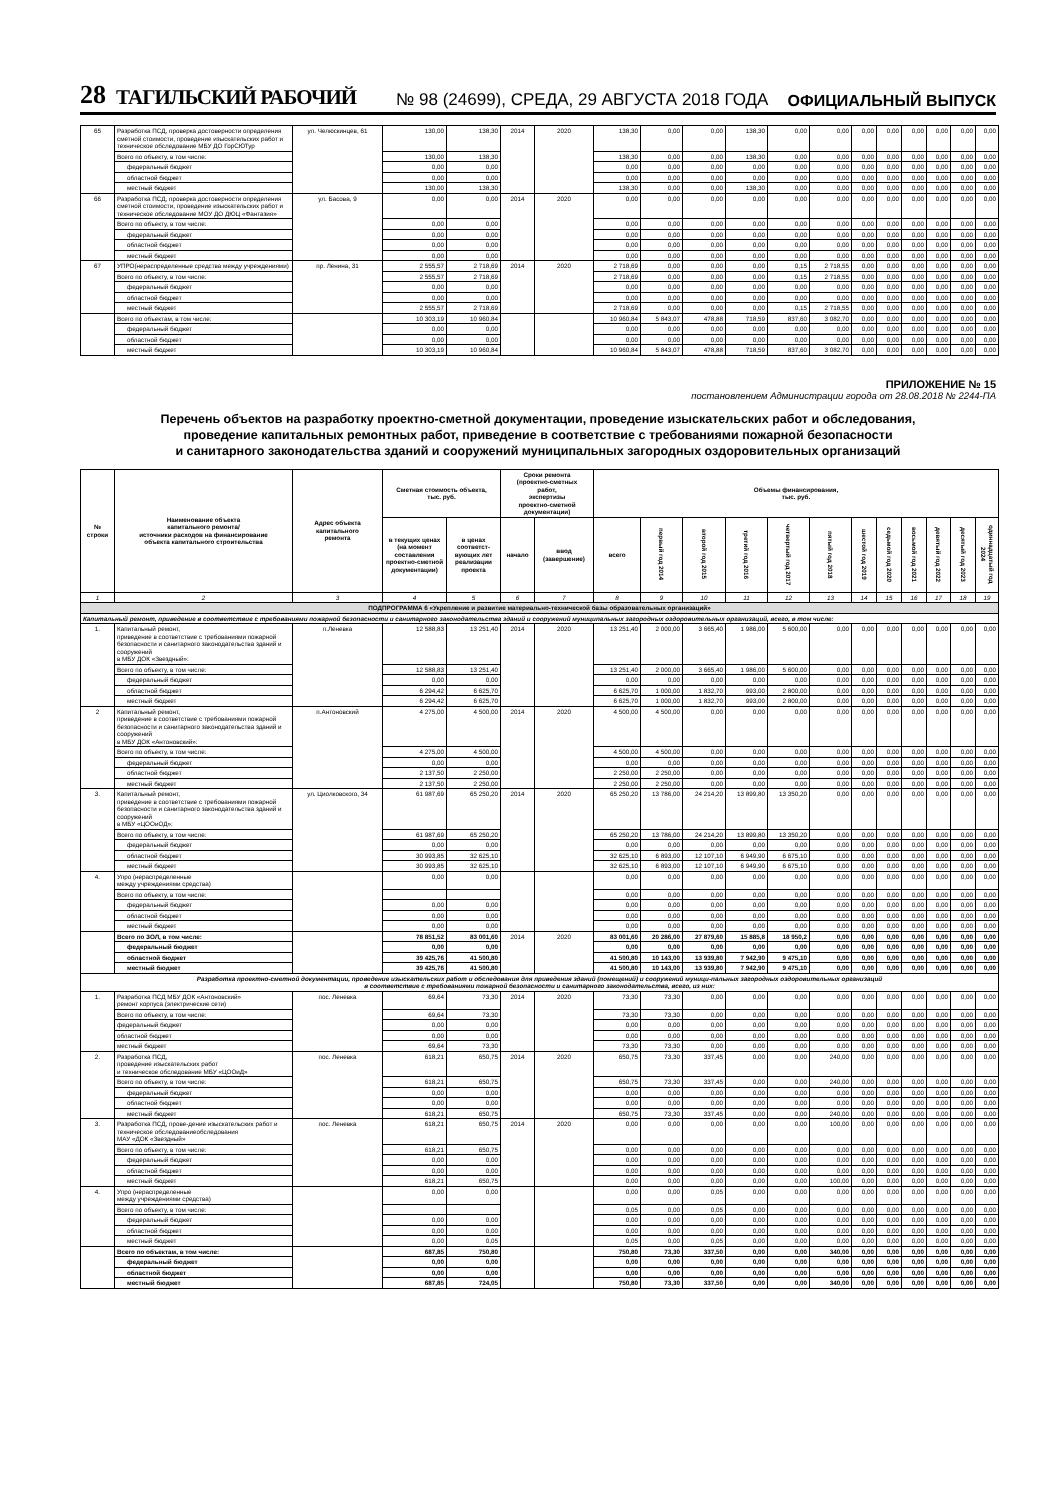28 ТАГИЛЬСКИЙ РАБОЧИЙ № 98 (24699), СРЕДА, 29 АВГУСТА 2018 ГОДА ОФИЦИАЛЬНЫЙ ВЫПУСК
| 65 | Разработка ПСД, проверка достоверности определения сметной стоимости, проведение изыскательских работ и техническое обследование МБУ ДО ГорСЮТур | ул. Челюскинцев, 61 | 130,00 | 138,30 | 2014 | 2020 | 138,30 | 0,00 | 0,00 | 138,30 | 0,00 | 0,00 | 0,00 | 0,00 | 0,00 | 0,00 | 0,00 | 0,00 |
| | Всего по объекту, в том числе: | | 130,00 | 138,30 | | | 138,30 | 0,00 | 0,00 | 138,30 | 0,00 | 0,00 | 0,00 | 0,00 | 0,00 | 0,00 | 0,00 | 0,00 |
| | федеральный бюджет | | 0,00 | 0,00 | | | 0,00 | 0,00 | 0,00 | 0,00 | 0,00 | 0,00 | 0,00 | 0,00 | 0,00 | 0,00 | 0,00 | 0,00 |
| | областной бюджет | | 0,00 | 0,00 | | | 0,00 | 0,00 | 0,00 | 0,00 | 0,00 | 0,00 | 0,00 | 0,00 | 0,00 | 0,00 | 0,00 | 0,00 |
| | местный бюджет | | 130,00 | 138,30 | | | 138,30 | 0,00 | 0,00 | 138,30 | 0,00 | 0,00 | 0,00 | 0,00 | 0,00 | 0,00 | 0,00 | 0,00 |
| 66 | Разработка ПСД, проверка достоверности определения сметной стоимости, проведение изыскательских работ и техническое обследование МОУ ДО ДЮЦ «Фантазия» | ул. Басова, 9 | 0,00 | 0,00 | 2014 | 2020 | 0,00 | 0,00 | 0,00 | 0,00 | 0,00 | 0,00 | 0,00 | 0,00 | 0,00 | 0,00 | 0,00 | 0,00 |
| | Всего по объекту, в том числе: | | 0,00 | 0,00 | | | 0,00 | 0,00 | 0,00 | 0,00 | 0,00 | 0,00 | 0,00 | 0,00 | 0,00 | 0,00 | 0,00 | 0,00 |
| | федеральный бюджет | | 0,00 | 0,00 | | | 0,00 | 0,00 | 0,00 | 0,00 | 0,00 | 0,00 | 0,00 | 0,00 | 0,00 | 0,00 | 0,00 | 0,00 |
| | областной бюджет | | 0,00 | 0,00 | | | 0,00 | 0,00 | 0,00 | 0,00 | 0,00 | 0,00 | 0,00 | 0,00 | 0,00 | 0,00 | 0,00 | 0,00 |
| | местный бюджет | | 0,00 | 0,00 | | | 0,00 | 0,00 | 0,00 | 0,00 | 0,00 | 0,00 | 0,00 | 0,00 | 0,00 | 0,00 | 0,00 | 0,00 |
| 67 | УПРО(нераспределенные средства между учреждениями) | пр. Ленина, 31 | 2 555,57 | 2 718,69 | 2014 | 2020 | 2 718,69 | 0,00 | 0,00 | 0,00 | 0,15 | 2 718,55 | 0,00 | 0,00 | 0,00 | 0,00 | 0,00 | 0,00 |
| | Всего по объекту, в том числе: | | 2 555,57 | 2 718,69 | | | 2 718,69 | 0,00 | 0,00 | 0,00 | 0,15 | 2 718,55 | 0,00 | 0,00 | 0,00 | 0,00 | 0,00 | 0,00 |
| | федеральный бюджет | | 0,00 | 0,00 | | | 0,00 | 0,00 | 0,00 | 0,00 | 0,00 | 0,00 | 0,00 | 0,00 | 0,00 | 0,00 | 0,00 | 0,00 |
| | областной бюджет | | 0,00 | 0,00 | | | 0,00 | 0,00 | 0,00 | 0,00 | 0,00 | 0,00 | 0,00 | 0,00 | 0,00 | 0,00 | 0,00 | 0,00 |
| | местный бюджет | | 2 555,57 | 2 718,69 | | | 2 718,69 | 0,00 | 0,00 | 0,00 | 0,15 | 2 718,55 | 0,00 | 0,00 | 0,00 | 0,00 | 0,00 | 0,00 |
| | Всего по объектам, в том числе: | | 10 303,19 | 10 960,84 | | | 10 960,84 | 5 843,07 | 478,88 | 718,59 | 837,60 | 3 082,70 | 0,00 | 0,00 | 0,00 | 0,00 | 0,00 | 0,00 |
| | федеральный бюджет | | 0,00 | 0,00 | | | 0,00 | 0,00 | 0,00 | 0,00 | 0,00 | 0,00 | 0,00 | 0,00 | 0,00 | 0,00 | 0,00 | 0,00 |
| | областной бюджет | | 0,00 | 0,00 | | | 0,00 | 0,00 | 0,00 | 0,00 | 0,00 | 0,00 | 0,00 | 0,00 | 0,00 | 0,00 | 0,00 | 0,00 |
| | местный бюджет | | 10 303,19 | 10 960,84 | | | 10 960,84 | 5 843,07 | 478,88 | 718,59 | 837,60 | 3 082,70 | 0,00 | 0,00 | 0,00 | 0,00 | 0,00 | 0,00 |
ПРИЛОЖЕНИЕ № 15
постановлением Администрации города от 28.08.2018 № 2244-ПА
Перечень объектов на разработку проектно-сметной документации, проведение изыскательских работ и обследования,
проведение капитальных ремонтных работ, приведение в соответствие с требованиями пожарной безопасности
и санитарного законодательства зданий и сооружений муниципальных загородных оздоровительных организаций
| № строки | Наименование объекта капитального ремонта/ источники расходов на финансирование объекта капитального строительства | Адрес объекта капитального ремонта | Сметная стоимость объекта, тыс. руб. | | Сроки ремонта (проектно-сметных работ, экспертизы проектно-сметной документации) | | Объемы финансирования, тыс. руб. | | | | | | | | | | | |
| --- | --- | --- | --- | --- | --- | --- | --- | --- | --- | --- | --- | --- | --- | --- | --- | --- | --- | --- |
| | | | в текущих ценах (на момент составления проектно-сметной документации) | в ценах соответст-вующих лет реализации проекта | начало | ввод (завершение) | всего | первый год 2014 | второй год 2015 | третий год 2016 | четвертый год 2017 | пятый год 2018 | шестой год 2019 | седьмой год 2020 | восьмой год 2021 | девятый год 2022 | десятый год 2023 | одиннадцатый год 2024 |
| 1 | 2 | 3 | 4 | 5 | 6 | 7 | 8 | 9 | 10 | 11 | 12 | 13 | 14 | 15 | 16 | 17 | 18 | 19 |
| ПОДПРОГРАММА 6 «Укрепление и развитие материально-технической базы образовательных организаций» | | | | | | | | | | | | | | | | | | |
| Капитальный ремонт, приведение в соответствие с требованиями пожарной безопасности и санитарного законодательства зданий и сооружений муниципальных загородных оздоровительных организаций, всего, в том числе: | | | | | | | | | | | | | | | | | | |
| 1. | Капитальный ремонт, приведение в соответствие с требованиями пожарной безопасности и санитарного законодательства зданий и сооружений в МБУ ДОК «Звездный»: | п.Леневка | 12 588,83 | 13 251,40 | 2014 | 2020 | 13 251,40 | 2 000,00 | 3 665,40 | 1 986,00 | 5 600,00 | 0,00 | 0,00 | 0,00 | 0,00 | 0,00 | 0,00 | 0,00 |
| | Всего по объекту, в том числе: | | 12 588,83 | 13 251,40 | | | 13 251,40 | 2 000,00 | 3 665,40 | 1 986,00 | 5 600,00 | 0,00 | 0,00 | 0,00 | 0,00 | 0,00 | 0,00 | 0,00 |
| | федеральный бюджет | | 0,00 | 0,00 | | | 0,00 | 0,00 | 0,00 | 0,00 | 0,00 | 0,00 | 0,00 | 0,00 | 0,00 | 0,00 | 0,00 | 0,00 |
| | областной бюджет | | 6 294,42 | 6 625,70 | | | 6 625,70 | 1 000,00 | 1 832,70 | 993,00 | 2 800,00 | 0,00 | 0,00 | 0,00 | 0,00 | 0,00 | 0,00 | 0,00 |
| | местный бюджет | | 6 294,42 | 6 625,70 | | | 6 625,70 | 1 000,00 | 1 832,70 | 993,00 | 2 800,00 | 0,00 | 0,00 | 0,00 | 0,00 | 0,00 | 0,00 | 0,00 |
| 2 | Капитальный ремонт, приведение в соответствие с требованиями пожарной безопасности и санитарного законодательства зданий и сооружений в МБУ ДОК «Антоновский»: | п.Антоновский | 4 275,00 | 4 500,00 | 2014 | 2020 | 4 500,00 | 4 500,00 | 0,00 | 0,00 | 0,00 | 0,00 | 0,00 | 0,00 | 0,00 | 0,00 | 0,00 | 0,00 |
| | Всего по объекту, в том числе: | | 4 275,00 | 4 500,00 | | | 4 500,00 | 4 500,00 | 0,00 | 0,00 | 0,00 | 0,00 | 0,00 | 0,00 | 0,00 | 0,00 | 0,00 | 0,00 |
| | федеральный бюджет | | 0,00 | 0,00 | | | 0,00 | 0,00 | 0,00 | 0,00 | 0,00 | 0,00 | 0,00 | 0,00 | 0,00 | 0,00 | 0,00 | 0,00 |
| | областной бюджет | | 2 137,50 | 2 250,00 | | | 2 250,00 | 2 250,00 | 0,00 | 0,00 | 0,00 | 0,00 | 0,00 | 0,00 | 0,00 | 0,00 | 0,00 | 0,00 |
| | местный бюджет | | 2 137,50 | 2 250,00 | | | 2 250,00 | 2 250,00 | 0,00 | 0,00 | 0,00 | 0,00 | 0,00 | 0,00 | 0,00 | 0,00 | 0,00 | 0,00 |
| 3. | Капитальный ремонт, приведение в соответствие с требованиями пожарной безопасности и санитарного законодательства зданий и сооружений в МБУ «ЦООиОД»: | ул. Циолковского, 34 | 61 987,69 | 65 250,20 | 2014 | 2020 | 65 250,20 | 13 786,00 | 24 214,20 | 13 899,80 | 13 350,20 | 0,00 | 0,00 | 0,00 | 0,00 | 0,00 | 0,00 | 0,00 |
| | Всего по объекту, в том числе: | | 61 987,69 | 65 250,20 | | | 65 250,20 | 13 786,00 | 24 214,20 | 13 899,80 | 13 350,20 | 0,00 | 0,00 | 0,00 | 0,00 | 0,00 | 0,00 | 0,00 |
| | федеральный бюджет | | 0,00 | 0,00 | | | 0,00 | 0,00 | 0,00 | 0,00 | 0,00 | 0,00 | 0,00 | 0,00 | 0,00 | 0,00 | 0,00 | 0,00 |
| | областной бюджет | | 30 993,85 | 32 625,10 | | | 32 625,10 | 6 893,00 | 12 107,10 | 6 949,90 | 6 675,10 | 0,00 | 0,00 | 0,00 | 0,00 | 0,00 | 0,00 | 0,00 |
| | местный бюджет | | 30 993,85 | 32 625,10 | | | 32 625,10 | 6 893,00 | 12 107,10 | 6 949,90 | 6 675,10 | 0,00 | 0,00 | 0,00 | 0,00 | 0,00 | 0,00 | 0,00 |
| 4. | Упро (нераспределенные между учреждениями средства) | | 0,00 | 0,00 | | | 0,00 | 0,00 | 0,00 | 0,00 | 0,00 | 0,00 | 0,00 | 0,00 | 0,00 | 0,00 | 0,00 | 0,00 |
| | Всего по объекту, в том числе: | | | | | | 0,00 | 0,00 | 0,00 | 0,00 | 0,00 | 0,00 | 0,00 | 0,00 | 0,00 | 0,00 | 0,00 | 0,00 |
| | федеральный бюджет | | 0,00 | 0,00 | | | 0,00 | 0,00 | 0,00 | 0,00 | 0,00 | 0,00 | 0,00 | 0,00 | 0,00 | 0,00 | 0,00 | 0,00 |
| | областной бюджет | | 0,00 | 0,00 | | | 0,00 | 0,00 | 0,00 | 0,00 | 0,00 | 0,00 | 0,00 | 0,00 | 0,00 | 0,00 | 0,00 | 0,00 |
| | местный бюджет | | 0,00 | 0,00 | | | 0,00 | 0,00 | 0,00 | 0,00 | 0,00 | 0,00 | 0,00 | 0,00 | 0,00 | 0,00 | 0,00 | 0,00 |
| | Всего по ЗОЛ, в том числе: | | 78 851,52 | 83 001,60 | 2014 | 2020 | 83 001,60 | 20 286,00 | 27 879,60 | 15 885,8 | 18 950,2 | 0,00 | 0,00 | 0,00 | 0,00 | 0,00 | 0,00 | 0,00 |
| | федеральный бюджет | | 0,00 | 0,00 | | | 0,00 | 0,00 | 0,00 | 0,00 | 0,00 | 0,00 | 0,00 | 0,00 | 0,00 | 0,00 | 0,00 | 0,00 |
| | областной бюджет | | 39 425,76 | 41 500,80 | | | 41 500,80 | 10 143,00 | 13 939,80 | 7 942,90 | 9 475,10 | 0,00 | 0,00 | 0,00 | 0,00 | 0,00 | 0,00 | 0,00 |
| | местный бюджет | | 39 425,76 | 41 500,80 | | | 41 500,80 | 10 143,00 | 13 939,80 | 7 942,90 | 9 475,10 | 0,00 | 0,00 | 0,00 | 0,00 | 0,00 | 0,00 | 0,00 |
| Разработка проектно-сметной документации, проведение изыскательских работ и обследования для приведения зданий (помещений) и сооружений муници-пальных загородных оздоровительных организаций в соответствие с требованиями пожарной безопасности и санитарного законодательства, всего, из них: | | | | | | | | | | | | | | | | | | |
| 1. | Разработка ПСД МБУ ДОК «Антоновский» ремонт корпуса (электрические сети) | пос. Леневка | 69,64 | 73,30 | 2014 | 2020 | 73,30 | 73,30 | 0,00 | 0,00 | 0,00 | 0,00 | 0,00 | 0,00 | 0,00 | 0,00 | 0,00 | 0,00 |
| | Всего по объекту, в том числе: | | 69,64 | 73,30 | | | 73,30 | 73,30 | 0,00 | 0,00 | 0,00 | 0,00 | 0,00 | 0,00 | 0,00 | 0,00 | 0,00 | 0,00 |
| | федеральный бюджет | | 0,00 | 0,00 | | | 0,00 | 0,00 | 0,00 | 0,00 | 0,00 | 0,00 | 0,00 | 0,00 | 0,00 | 0,00 | 0,00 | 0,00 |
| | областной бюджет | | 0,00 | 0,00 | | | 0,00 | 0,00 | 0,00 | 0,00 | 0,00 | 0,00 | 0,00 | 0,00 | 0,00 | 0,00 | 0,00 | 0,00 |
| | местный бюджет | | 69,64 | 73,30 | | | 73,30 | 73,30 | 0,00 | 0,00 | 0,00 | 0,00 | 0,00 | 0,00 | 0,00 | 0,00 | 0,00 | 0,00 |
| 2. | Разработка ПСД, проведение изыскательских работ и техническое обследование МБУ «ЦООиД» | пос. Леневка | 618,21 | 650,75 | 2014 | 2020 | 650,75 | 73,30 | 337,45 | 0,00 | 0,00 | 240,00 | 0,00 | 0,00 | 0,00 | 0,00 | 0,00 | 0,00 |
| | Всего по объекту, в том числе: | | 618,21 | 650,75 | | | 650,75 | 73,30 | 337,45 | 0,00 | 0,00 | 240,00 | 0,00 | 0,00 | 0,00 | 0,00 | 0,00 | 0,00 |
| | федеральный бюджет | | 0,00 | 0,00 | | | 0,00 | 0,00 | 0,00 | 0,00 | 0,00 | 0,00 | 0,00 | 0,00 | 0,00 | 0,00 | 0,00 | 0,00 |
| | областной бюджет | | 0,00 | 0,00 | | | 0,00 | 0,00 | 0,00 | 0,00 | 0,00 | 0,00 | 0,00 | 0,00 | 0,00 | 0,00 | 0,00 | 0,00 |
| | местный бюджет | | 618,21 | 650,75 | | | 650,75 | 73,30 | 337,45 | 0,00 | 0,00 | 240,00 | 0,00 | 0,00 | 0,00 | 0,00 | 0,00 | 0,00 |
| 3. | Разработка ПСД, прове-дение изыскательских работ и техническое обследованиеобследования МАУ «ДОК «Звездный» | пос. Леневка | 618,21 | 650,75 | 2014 | 2020 | 0,00 | 0,00 | 0,00 | 0,00 | 0,00 | 100,00 | 0,00 | 0,00 | 0,00 | 0,00 | 0,00 | 0,00 |
| | Всего по объекту, в том числе: | | 618,21 | 650,75 | | | 0,00 | 0,00 | 0,00 | 0,00 | 0,00 | 0,00 | 0,00 | 0,00 | 0,00 | 0,00 | 0,00 | 0,00 |
| | федеральный бюджет | | 0,00 | 0,00 | | | 0,00 | 0,00 | 0,00 | 0,00 | 0,00 | 0,00 | 0,00 | 0,00 | 0,00 | 0,00 | 0,00 | 0,00 |
| | областной бюджет | | 0,00 | 0,00 | | | 0,00 | 0,00 | 0,00 | 0,00 | 0,00 | 0,00 | 0,00 | 0,00 | 0,00 | 0,00 | 0,00 | 0,00 |
| | местный бюджет | | 618,21 | 650,75 | | | 0,00 | 0,00 | 0,00 | 0,00 | 0,00 | 100,00 | 0,00 | 0,00 | 0,00 | 0,00 | 0,00 | 0,00 |
| 4. | Упро (нераспределенные между учреждениями средства) | | 0,00 | 0,00 | | | 0,00 | 0,00 | 0,05 | 0,00 | 0,00 | 0,00 | 0,00 | 0,00 | 0,00 | 0,00 | 0,00 | 0,00 |
| | Всего по объекту, в том числе: | | | | | | 0,05 | 0,00 | 0,05 | 0,00 | 0,00 | 0,00 | 0,00 | 0,00 | 0,00 | 0,00 | 0,00 | 0,00 |
| | федеральный бюджет | | 0,00 | 0,00 | | | 0,00 | 0,00 | 0,00 | 0,00 | 0,00 | 0,00 | 0,00 | 0,00 | 0,00 | 0,00 | 0,00 | 0,00 |
| | областной бюджет | | 0,00 | 0,00 | | | 0,00 | 0,00 | 0,00 | 0,00 | 0,00 | 0,00 | 0,00 | 0,00 | 0,00 | 0,00 | 0,00 | 0,00 |
| | местный бюджет | | 0,00 | 0,05 | | | 0,05 | 0,00 | 0,05 | 0,00 | 0,00 | 0,00 | 0,00 | 0,00 | 0,00 | 0,00 | 0,00 | 0,00 |
| | Всего по объектам, в том числе: | | 687,85 | 750,80 | | | 750,80 | 73,30 | 337,50 | 0,00 | 0,00 | 340,00 | 0,00 | 0,00 | 0,00 | 0,00 | 0,00 | 0,00 |
| | федеральный бюджет | | 0,00 | 0,00 | | | 0,00 | 0,00 | 0,00 | 0,00 | 0,00 | 0,00 | 0,00 | 0,00 | 0,00 | 0,00 | 0,00 | 0,00 |
| | областной бюджет | | 0,00 | 0,00 | | | 0,00 | 0,00 | 0,00 | 0,00 | 0,00 | 0,00 | 0,00 | 0,00 | 0,00 | 0,00 | 0,00 | 0,00 |
| | местный бюджет | | 687,85 | 724,05 | | | 750,80 | 73,30 | 337,50 | 0,00 | 0,00 | 340,00 | 0,00 | 0,00 | 0,00 | 0,00 | 0,00 | 0,00 |